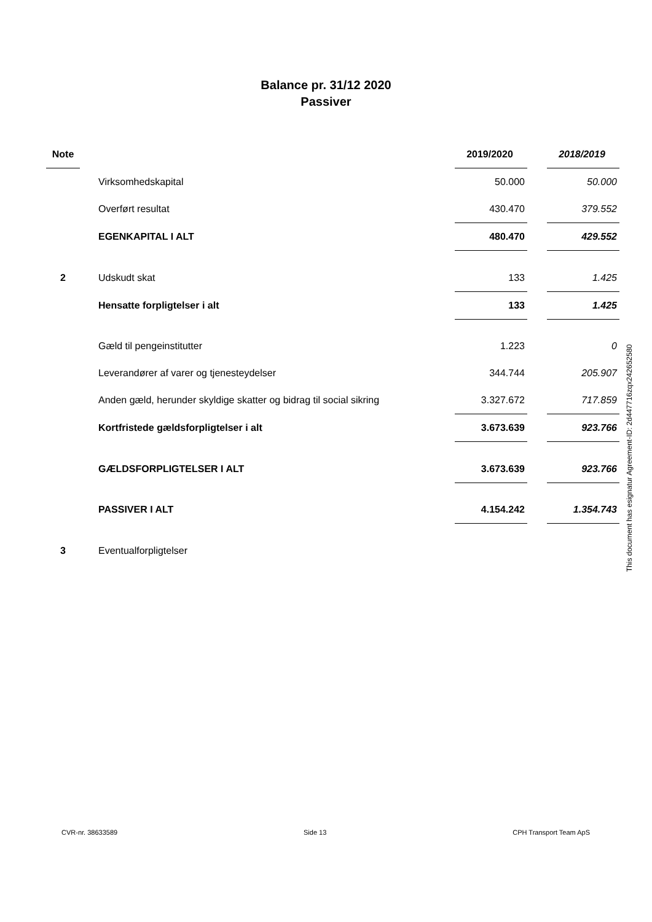Balance pr. 31/12 2020
Passiver
| Note | | | 2019/2020 | | 2018/2019 |
| | | Virksomhedskapital | 50.000 | | 50.000 |
| | | Overført resultat | 430.470 | | 379.552 |
| | | EGENKAPITAL I ALT | 480.470 | | 429.552 |
| 2 | | Udskudt skat | 133 | | 1.425 |
| | | Hensatte forpligtelser i alt | 133 | | 1.425 |
| | | Gæld til pengeinstitutter | 1.223 | | 0 |
| | | Leverandører af varer og tjenesteydelser | 344.744 | | 205.907 |
| | | Anden gæld, herunder skyldige skatter og bidrag til social sikring | 3.327.672 | | 717.859 |
| | | Kortfristede gældsforpligtelser i alt | 3.673.639 | | 923.766 |
| | | GÆLDSFORPLIGTELSER I ALT | 3.673.639 | | 923.766 |
| | | PASSIVER I ALT | 4.154.242 | | 1.354.743 |
| 3 | | Eventualforpligtelser | | | |
This document has esignatur Agreement-ID: 2d447716zqx242652580
CVR-nr. 38633589 Side 13 CPH Transport Team ApS